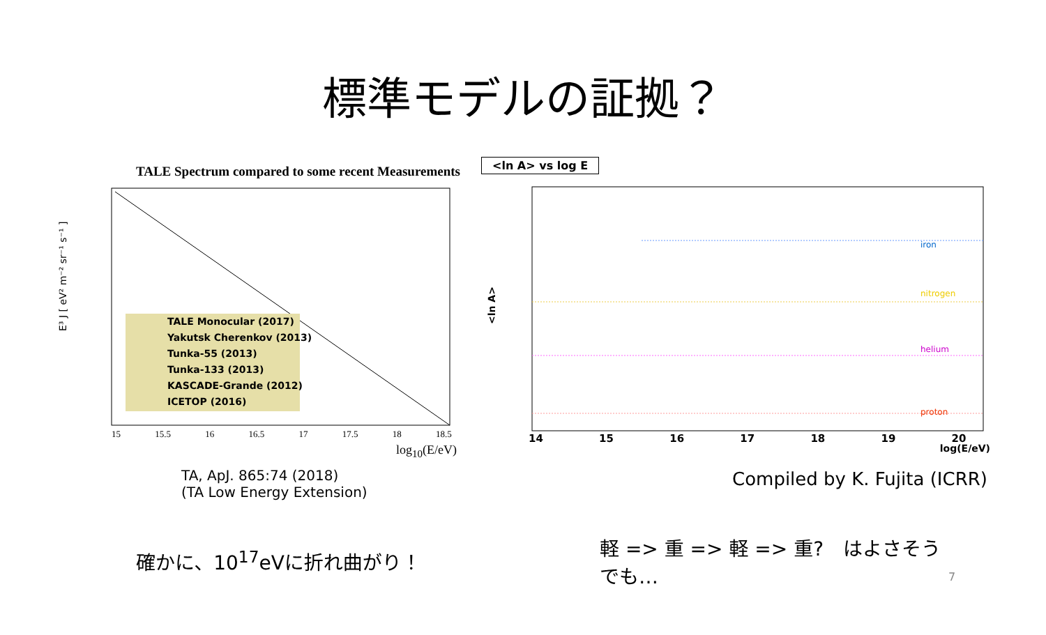標準モデルの証拠？
TALE Spectrum compared to some recent Measurements
E³ J [ eV² m⁻² sr⁻¹ s⁻¹ ]
TALE Monocular (2017)
Yakutsk Cherenkov (2013)
Tunka-55 (2013)
Tunka-133 (2013)
KASCADE-Grande (2012)
ICETOP (2016)
15 15.5 16 16.5 17 17.5 18 18.5
log<sub>10</sub>(E/eV)
<ln A> vs log E
iron
nitrogen
helium
proton
<ln A>
14 15 16 17 18 19 20
log(E/eV)
TA, ApJ. 865:74 (2018)
(TA Low Energy Extension)
Compiled by K. Fujita (ICRR)
確かに、10<sup>17</sup>eVに折れ曲がり！
軽 => 重 => 軽 => 重?　はよさそう
でも…
7